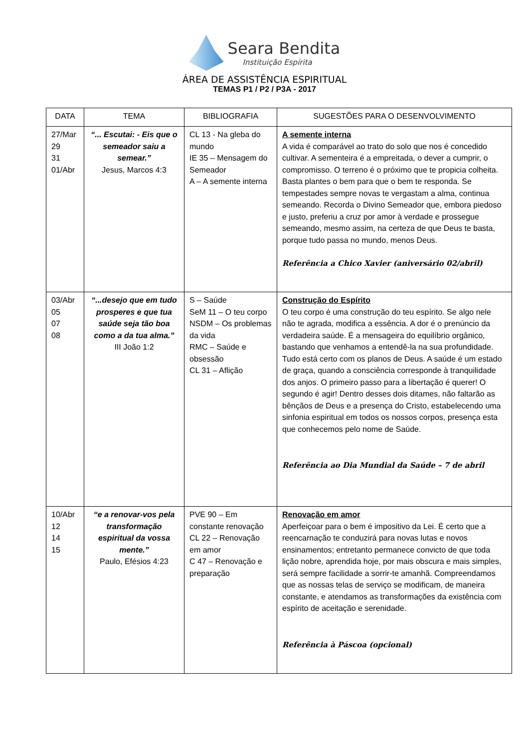Seara Bendita
Instituição Espírita
ÁREA DE ASSISTÊNCIA ESPIRITUAL
TEMAS P1 / P2 / P3A - 2017
| DATA | TEMA | BIBLIOGRAFIA | SUGESTÕES PARA O DESENVOLVIMENTO |
| --- | --- | --- | --- |
| 27/Mar 29 31 01/Abr | “... Escutai: - Eis que o semeador saiu a semear.” Jesus, Marcos 4:3 | CL 13 - Na gleba do mundo IE 35 – Mensagem do Semeador A – A semente interna | A semente interna A vida é comparável ao trato do solo que nos é concedido cultivar. A sementeira é a empreitada, o dever a cumprir, o compromisso. O terreno é o próximo que te propicia colheita. Basta plantes o bem para que o bem te responda. Se tempestades sempre novas te vergastam a alma, continua semeando. Recorda o Divino Semeador que, embora piedoso e justo, preferiu a cruz por amor à verdade e prossegue semeando, mesmo assim, na certeza de que Deus te basta, porque tudo passa no mundo, menos Deus. Referência a Chico Xavier (aniversário 02/abril) |
| 03/Abr 05 07 08 | “...desejo que em tudo prosperes e que tua saúde seja tão boa como a da tua alma.” III João 1:2 | S – Saúde SeM 11 – O teu corpo NSDM – Os problemas da vida RMC – Saúde e obsessão CL 31 – Aflição | Construção do Espírito O teu corpo é uma construção do teu espírito. Se algo nele não te agrada, modifica a essência. A dor é o prenúncio da verdadeira saúde. É a mensageira do equilíbrio orgânico, bastando que venhamos a entendê-la na sua profundidade. Tudo está certo com os planos de Deus. A saúde é um estado de graça, quando a consciência corresponde à tranquilidade dos anjos. O primeiro passo para a libertação é querer! O segundo é agir! Dentro desses dois ditames, não faltarão as bênçãos de Deus e a presença do Cristo, estabelecendo uma sinfonia espiritual em todos os nossos corpos, presença esta que conhecemos pelo nome de Saúde. Referência ao Dia Mundial da Saúde – 7 de abril |
| 10/Abr 12 14 15 | “e a renovar-vos pela transformação espiritual da vossa mente.” Paulo, Efésios 4:23 | PVE 90 – Em constante renovação CL 22 – Renovação em amor C 47 – Renovação e preparação | Renovação em amor Aperfeiçoar para o bem é impositivo da Lei. É certo que a reencarnação te conduzirá para novas lutas e novos ensinamentos; entretanto permanece convicto de que toda lição nobre, aprendida hoje, por mais obscura e mais simples, será sempre facilidade a sorrir-te amanhã. Compreendamos que as nossas telas de serviço se modificam, de maneira constante, e atendamos as transformações da existência com espírito de aceitação e serenidade. Referência à Páscoa (opcional) |